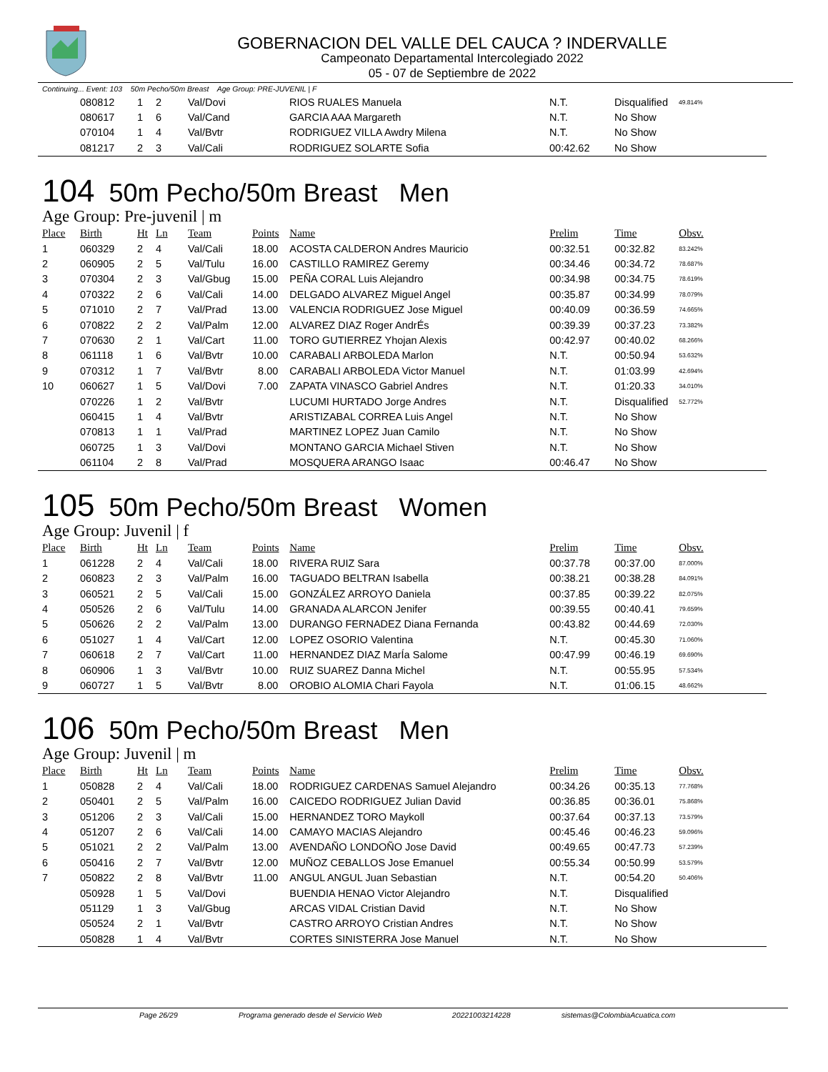GOBERNACION DEL VALLE DEL CAUCA ? INDERVALLE
Campeonato Departamental Intercolegiado 2022
05 - 07 de Septiembre de 2022
Continuing... Event: 103 50m Pecho/50m Breast Age Group: PRE-JUVENIL | F
| | 080812 | 1 | 2 | Val/Dovi | | RIOS RUALES Manuela | N.T. | Disqualified | 49.814% |
| | 080617 | 1 | 6 | Val/Cand | | GARCIA AAA Margareth | N.T. | No Show | |
| | 070104 | 1 | 4 | Val/Bvtr | | RODRIGUEZ VILLA Awdry Milena | N.T. | No Show | |
| | 081217 | 2 | 3 | Val/Cali | | RODRIGUEZ SOLARTE Sofia | 00:42.62 | No Show | |
104 50m Pecho/50m Breast Men
Age Group: Pre-juvenil | m
| Place | Birth | Ht | Ln | Team | Points | Name | Prelim | Time | Obsv. |
| --- | --- | --- | --- | --- | --- | --- | --- | --- | --- |
| 1 | 060329 | 2 | 4 | Val/Cali | 18.00 | ACOSTA CALDERON Andres Mauricio | 00:32.51 | 00:32.82 | 83.242% |
| 2 | 060905 | 2 | 5 | Val/Tulu | 16.00 | CASTILLO RAMIREZ Geremy | 00:34.46 | 00:34.72 | 78.687% |
| 3 | 070304 | 2 | 3 | Val/Gbug | 15.00 | PEÑA CORAL Luis Alejandro | 00:34.98 | 00:34.75 | 78.619% |
| 4 | 070322 | 2 | 6 | Val/Cali | 14.00 | DELGADO ALVAREZ Miguel Angel | 00:35.87 | 00:34.99 | 78.079% |
| 5 | 071010 | 2 | 7 | Val/Prad | 13.00 | VALENCIA RODRIGUEZ Jose Miguel | 00:40.09 | 00:36.59 | 74.665% |
| 6 | 070822 | 2 | 2 | Val/Palm | 12.00 | ALVAREZ DIAZ Roger AndrÉs | 00:39.39 | 00:37.23 | 73.382% |
| 7 | 070630 | 2 | 1 | Val/Cart | 11.00 | TORO GUTIERREZ Yhojan Alexis | 00:42.97 | 00:40.02 | 68.266% |
| 8 | 061118 | 1 | 6 | Val/Bvtr | 10.00 | CARABALI ARBOLEDA Marlon | N.T. | 00:50.94 | 53.632% |
| 9 | 070312 | 1 | 7 | Val/Bvtr | 8.00 | CARABALI ARBOLEDA Victor Manuel | N.T. | 01:03.99 | 42.694% |
| 10 | 060627 | 1 | 5 | Val/Dovi | 7.00 | ZAPATA VINASCO Gabriel Andres | N.T. | 01:20.33 | 34.010% |
| | 070226 | 1 | 2 | Val/Bvtr | | LUCUMI HURTADO Jorge Andres | N.T. | Disqualified | 52.772% |
| | 060415 | 1 | 4 | Val/Bvtr | | ARISTIZABAL CORREA Luis Angel | N.T. | No Show | |
| | 070813 | 1 | 1 | Val/Prad | | MARTINEZ LOPEZ Juan Camilo | N.T. | No Show | |
| | 060725 | 1 | 3 | Val/Dovi | | MONTANO GARCIA Michael Stiven | N.T. | No Show | |
| | 061104 | 2 | 8 | Val/Prad | | MOSQUERA ARANGO Isaac | 00:46.47 | No Show | |
105 50m Pecho/50m Breast Women
Age Group: Juvenil | f
| Place | Birth | Ht | Ln | Team | Points | Name | Prelim | Time | Obsv. |
| --- | --- | --- | --- | --- | --- | --- | --- | --- | --- |
| 1 | 061228 | 2 | 4 | Val/Cali | 18.00 | RIVERA RUIZ Sara | 00:37.78 | 00:37.00 | 87.000% |
| 2 | 060823 | 2 | 3 | Val/Palm | 16.00 | TAGUADO BELTRAN Isabella | 00:38.21 | 00:38.28 | 84.091% |
| 3 | 060521 | 2 | 5 | Val/Cali | 15.00 | GONZÁLEZ ARROYO Daniela | 00:37.85 | 00:39.22 | 82.075% |
| 4 | 050526 | 2 | 6 | Val/Tulu | 14.00 | GRANADA ALARCON Jenifer | 00:39.55 | 00:40.41 | 79.659% |
| 5 | 050626 | 2 | 2 | Val/Palm | 13.00 | DURANGO FERNADEZ Diana Fernanda | 00:43.82 | 00:44.69 | 72.030% |
| 6 | 051027 | 1 | 4 | Val/Cart | 12.00 | LOPEZ OSORIO Valentina | N.T. | 00:45.30 | 71.060% |
| 7 | 060618 | 2 | 7 | Val/Cart | 11.00 | HERNANDEZ DIAZ MarÍa Salome | 00:47.99 | 00:46.19 | 69.690% |
| 8 | 060906 | 1 | 3 | Val/Bvtr | 10.00 | RUIZ SUAREZ Danna Michel | N.T. | 00:55.95 | 57.534% |
| 9 | 060727 | 1 | 5 | Val/Bvtr | 8.00 | OROBIO ALOMIA Chari Fayola | N.T. | 01:06.15 | 48.662% |
106 50m Pecho/50m Breast Men
Age Group: Juvenil | m
| Place | Birth | Ht | Ln | Team | Points | Name | Prelim | Time | Obsv. |
| --- | --- | --- | --- | --- | --- | --- | --- | --- | --- |
| 1 | 050828 | 2 | 4 | Val/Cali | 18.00 | RODRIGUEZ CARDENAS Samuel Alejandro | 00:34.26 | 00:35.13 | 77.768% |
| 2 | 050401 | 2 | 5 | Val/Palm | 16.00 | CAICEDO RODRIGUEZ Julian David | 00:36.85 | 00:36.01 | 75.868% |
| 3 | 051206 | 2 | 3 | Val/Cali | 15.00 | HERNANDEZ TORO Maykoll | 00:37.64 | 00:37.13 | 73.579% |
| 4 | 051207 | 2 | 6 | Val/Cali | 14.00 | CAMAYO MACIAS Alejandro | 00:45.46 | 00:46.23 | 59.096% |
| 5 | 051021 | 2 | 2 | Val/Palm | 13.00 | AVENDAÑO LONDOÑO Jose David | 00:49.65 | 00:47.73 | 57.239% |
| 6 | 050416 | 2 | 7 | Val/Bvtr | 12.00 | MUÑOZ CEBALLOS Jose Emanuel | 00:55.34 | 00:50.99 | 53.579% |
| 7 | 050822 | 2 | 8 | Val/Bvtr | 11.00 | ANGUL ANGUL Juan Sebastian | N.T. | 00:54.20 | 50.406% |
| | 050928 | 1 | 5 | Val/Dovi | | BUENDIA HENAO Victor Alejandro | N.T. | Disqualified | |
| | 051129 | 1 | 3 | Val/Gbug | | ARCAS VIDAL Cristian David | N.T. | No Show | |
| | 050524 | 2 | 1 | Val/Bvtr | | CASTRO ARROYO Cristian Andres | N.T. | No Show | |
| | 050828 | 1 | 4 | Val/Bvtr | | CORTES SINISTERRA Jose Manuel | N.T. | No Show | |
Page 26/29 Programa generado desde el Servicio Web 20221003214228 sistemas@ColombiaAcuatica.com